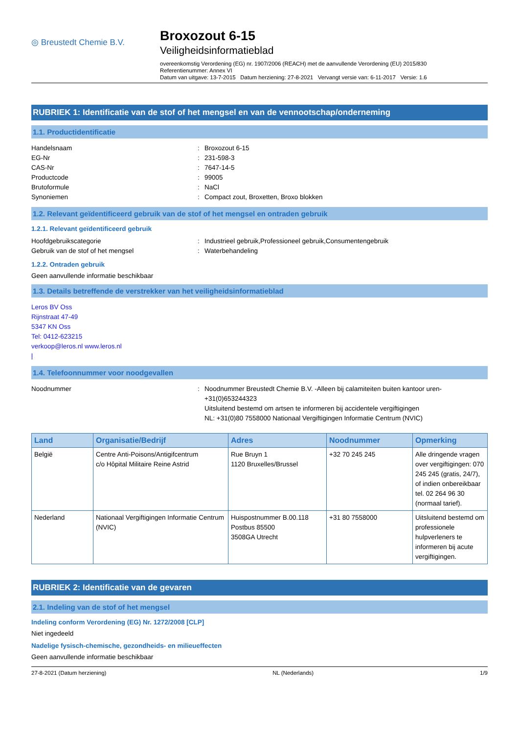◎ Breustedt Chemie B.V.
Broxozout 6-15
Veiligheidsinformatieblad
overeenkomstig Verordening (EG) nr. 1907/2006 (REACH) met de aanvullende Verordening (EU) 2015/830
Referentienummer: Annex VI
Datum van uitgave: 13-7-2015 Datum herziening: 27-8-2021 Vervangt versie van: 6-11-2017 Versie: 1.6
RUBRIEK 1: Identificatie van de stof of het mengsel en van de vennootschap/onderneming
1.1. Productidentificatie
Handelsnaam: Broxozout 6-15
EG-Nr: 231-598-3
CAS-Nr: 7647-14-5
Productcode: 99005
Brutoformule: NaCl
Synoniemen: Compact zout, Broxetten, Broxo blokken
1.2. Relevant geïdentificeerd gebruik van de stof of het mengsel en ontraden gebruik
1.2.1. Relevant geïdentificeerd gebruik
Hoofdgebruikscategorie: Industrieel gebruik,Professioneel gebruik,Consumentengebruik
Gebruik van de stof of het mengsel: Waterbehandeling
1.2.2. Ontraden gebruik
Geen aanvullende informatie beschikbaar
1.3. Details betreffende de verstrekker van het veiligheidsinformatieblad
Leros BV Oss
Rijnstraat 47-49
5347 KN Oss
Tel: 0412-623215
verkoop@leros.nl www.leros.nl
l
1.4. Telefoonnummer voor noodgevallen
Noodnummer: Noodnummer Breustedt Chemie B.V. -Alleen bij calamiteiten buiten kantoor uren-
+31(0)653244323
Uitsluitend bestemd om artsen te informeren bij accidentele vergiftigingen
NL: +31(0)80 7558000 Nationaal Vergiftigingen Informatie Centrum (NVIC)
| Land | Organisatie/Bedrijf | Adres | Noodnummer | Opmerking |
| --- | --- | --- | --- | --- |
| België | Centre Anti-Poisons/Antigifcentrum c/o Hôpital Militaire Reine Astrid | Rue Bruyn 1 1120 Bruxelles/Brussel | +32 70 245 245 | Alle dringende vragen over vergiftigingen: 070 245 245 (gratis, 24/7), of indien onbereikbaar tel. 02 264 96 30 (normaal tarief). |
| Nederland | Nationaal Vergiftigingen Informatie Centrum (NVIC) | Huispostnummer B.00.118 Postbus 85500 3508GA Utrecht | +31 80 7558000 | Uitsluitend bestemd om professionele hulpverleners te informeren bij acute vergiftigingen. |
RUBRIEK 2: Identificatie van de gevaren
2.1. Indeling van de stof of het mengsel
Indeling conform Verordening (EG) Nr. 1272/2008 [CLP]
Niet ingedeeld
Nadelige fysisch-chemische, gezondheids- en milieueffecten
Geen aanvullende informatie beschikbaar
27-8-2021 (Datum herziening) NL (Nederlands) 1/9